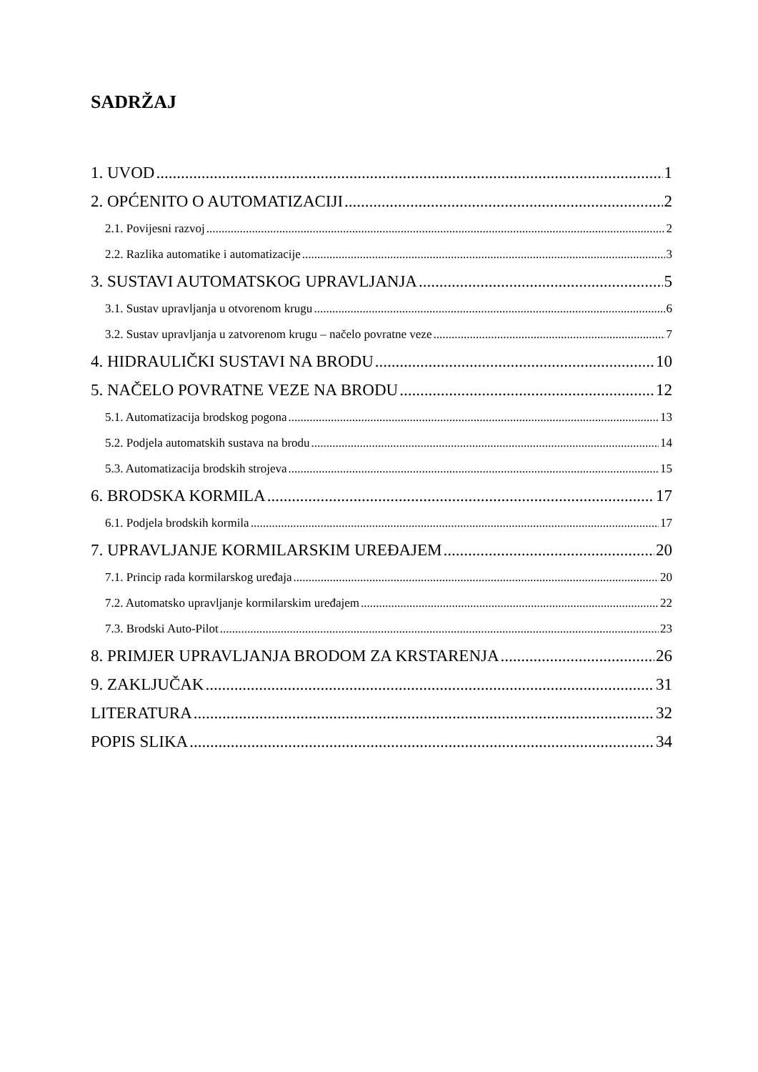SADRŽAJ
1. UVOD 1
2. OPĆENITO O AUTOMATIZACIJI 2
2.1. Povijesni razvoj 2
2.2. Razlika automatike i automatizacije 3
3. SUSTAVI AUTOMATSKOG UPRAVLJANJA 5
3.1. Sustav upravljanja u otvorenom krugu 6
3.2. Sustav upravljanja u zatvorenom krugu – načelo povratne veze 7
4. HIDRAULIČKI SUSTAVI NA BRODU 10
5. NAČELO POVRATNE VEZE NA BRODU 12
5.1. Automatizacija brodskog pogona 13
5.2. Podjela automatskih sustava na brodu 14
5.3. Automatizacija brodskih strojeva 15
6. BRODSKA KORMILA 17
6.1. Podjela brodskih kormila 17
7. UPRAVLJANJE KORMILARSKIM UREĐAJEM 20
7.1. Princip rada kormilarskog uređaja 20
7.2. Automatsko upravljanje kormilarskim uređajem 22
7.3. Brodski Auto-Pilot 23
8. PRIMJER UPRAVLJANJA BRODOM ZA KRSTARENJA 26
9. ZAKLJUČAK 31
LITERATURA 32
POPIS SLIKA 34